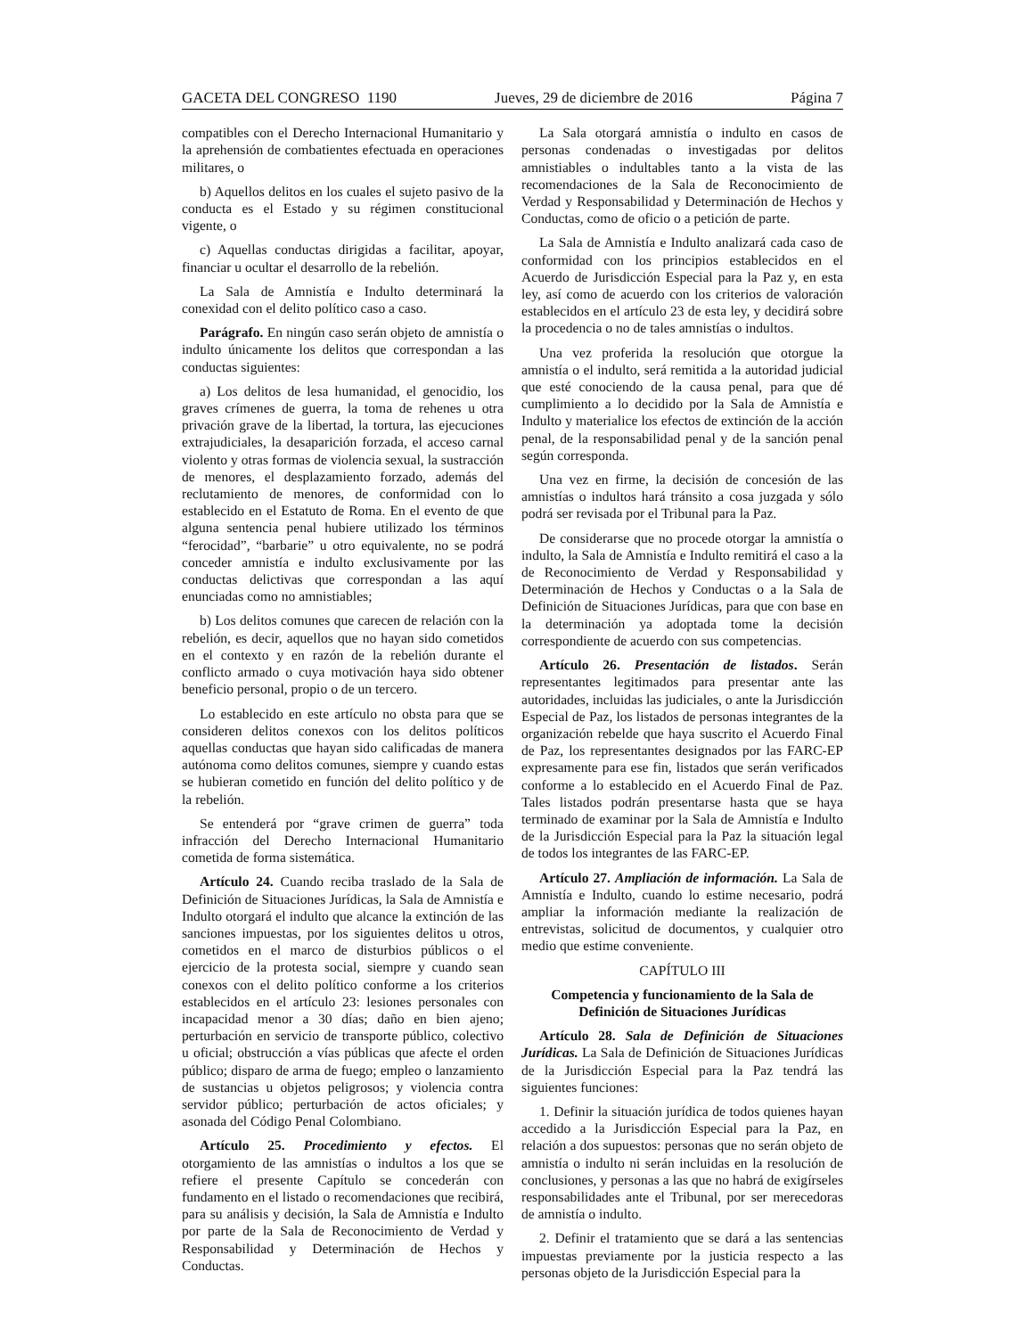GACETA DEL CONGRESO 1190 Jueves, 29 de diciembre de 2016 Página 7
compatibles con el Derecho Internacional Humanitario y la aprehensión de combatientes efectuada en operaciones militares, o
b) Aquellos delitos en los cuales el sujeto pasivo de la conducta es el Estado y su régimen constitucional vigente, o
c) Aquellas conductas dirigidas a facilitar, apoyar, financiar u ocultar el desarrollo de la rebelión.
La Sala de Amnistía e Indulto determinará la conexidad con el delito político caso a caso.
Parágrafo. En ningún caso serán objeto de amnistía o indulto únicamente los delitos que correspondan a las conductas siguientes:
a) Los delitos de lesa humanidad, el genocidio, los graves crímenes de guerra, la toma de rehenes u otra privación grave de la libertad, la tortura, las ejecuciones extrajudiciales, la desaparición forzada, el acceso carnal violento y otras formas de violencia sexual, la sustracción de menores, el desplazamiento forzado, además del reclutamiento de menores, de conformidad con lo establecido en el Estatuto de Roma. En el evento de que alguna sentencia penal hubiere utilizado los términos “ferocidad”, “barbarie” u otro equivalente, no se podrá conceder amnistía e indulto exclusivamente por las conductas delictivas que correspondan a las aquí enunciadas como no amnistiables;
b) Los delitos comunes que carecen de relación con la rebelión, es decir, aquellos que no hayan sido cometidos en el contexto y en razón de la rebelión durante el conflicto armado o cuya motivación haya sido obtener beneficio personal, propio o de un tercero.
Lo establecido en este artículo no obsta para que se consideren delitos conexos con los delitos políticos aquellas conductas que hayan sido calificadas de manera autónoma como delitos comunes, siempre y cuando estas se hubieran cometido en función del delito político y de la rebelión.
Se entenderá por “grave crimen de guerra” toda infracción del Derecho Internacional Humanitario cometida de forma sistemática.
Artículo 24. Cuando reciba traslado de la Sala de Definición de Situaciones Jurídicas, la Sala de Amnistía e Indulto otorgará el indulto que alcance la extinción de las sanciones impuestas, por los siguientes delitos u otros, cometidos en el marco de disturbios públicos o el ejercicio de la protesta social, siempre y cuando sean conexos con el delito político conforme a los criterios establecidos en el artículo 23: lesiones personales con incapacidad menor a 30 días; daño en bien ajeno; perturbación en servicio de transporte público, colectivo u oficial; obstrucción a vías públicas que afecte el orden público; disparo de arma de fuego; empleo o lanzamiento de sustancias u objetos peligrosos; y violencia contra servidor público; perturbación de actos oficiales; y asonada del Código Penal Colombiano.
Artículo 25. Procedimiento y efectos. El otorgamiento de las amnistías o indultos a los que se refiere el presente Capítulo se concederán con fundamento en el listado o recomendaciones que recibirá, para su análisis y decisión, la Sala de Amnistía e Indulto por parte de la Sala de Reconocimiento de Verdad y Responsabilidad y Determinación de Hechos y Conductas.
La Sala otorgará amnistía o indulto en casos de personas condenadas o investigadas por delitos amnistiables o indultables tanto a la vista de las recomendaciones de la Sala de Reconocimiento de Verdad y Responsabilidad y Determinación de Hechos y Conductas, como de oficio o a petición de parte.
La Sala de Amnistía e Indulto analizará cada caso de conformidad con los principios establecidos en el Acuerdo de Jurisdicción Especial para la Paz y, en esta ley, así como de acuerdo con los criterios de valoración establecidos en el artículo 23 de esta ley, y decidirá sobre la procedencia o no de tales amnistías o indultos.
Una vez proferida la resolución que otorgue la amnistía o el indulto, será remitida a la autoridad judicial que esté conociendo de la causa penal, para que dé cumplimiento a lo decidido por la Sala de Amnistía e Indulto y materialice los efectos de extinción de la acción penal, de la responsabilidad penal y de la sanción penal según corresponda.
Una vez en firme, la decisión de concesión de las amnistías o indultos hará tránsito a cosa juzgada y sólo podrá ser revisada por el Tribunal para la Paz.
De considerarse que no procede otorgar la amnistía o indulto, la Sala de Amnistía e Indulto remitirá el caso a la de Reconocimiento de Verdad y Responsabilidad y Determinación de Hechos y Conductas o a la Sala de Definición de Situaciones Jurídicas, para que con base en la determinación ya adoptada tome la decisión correspondiente de acuerdo con sus competencias.
Artículo 26. Presentación de listados. Serán representantes legitimados para presentar ante las autoridades, incluidas las judiciales, o ante la Jurisdicción Especial de Paz, los listados de personas integrantes de la organización rebelde que haya suscrito el Acuerdo Final de Paz, los representantes designados por las FARC-EP expresamente para ese fin, listados que serán verificados conforme a lo establecido en el Acuerdo Final de Paz. Tales listados podrán presentarse hasta que se haya terminado de examinar por la Sala de Amnistía e Indulto de la Jurisdicción Especial para la Paz la situación legal de todos los integrantes de las FARC-EP.
Artículo 27. Ampliación de información. La Sala de Amnistía e Indulto, cuando lo estime necesario, podrá ampliar la información mediante la realización de entrevistas, solicitud de documentos, y cualquier otro medio que estime conveniente.
CAPÍTULO III
Competencia y funcionamiento de la Sala de Definición de Situaciones Jurídicas
Artículo 28. Sala de Definición de Situaciones Jurídicas. La Sala de Definición de Situaciones Jurídicas de la Jurisdicción Especial para la Paz tendrá las siguientes funciones:
1. Definir la situación jurídica de todos quienes hayan accedido a la Jurisdicción Especial para la Paz, en relación a dos supuestos: personas que no serán objeto de amnistía o indulto ni serán incluidas en la resolución de conclusiones, y personas a las que no habrá de exigírseles responsabilidades ante el Tribunal, por ser merecedoras de amnistía o indulto.
2. Definir el tratamiento que se dará a las sentencias impuestas previamente por la justicia respecto a las personas objeto de la Jurisdicción Especial para la